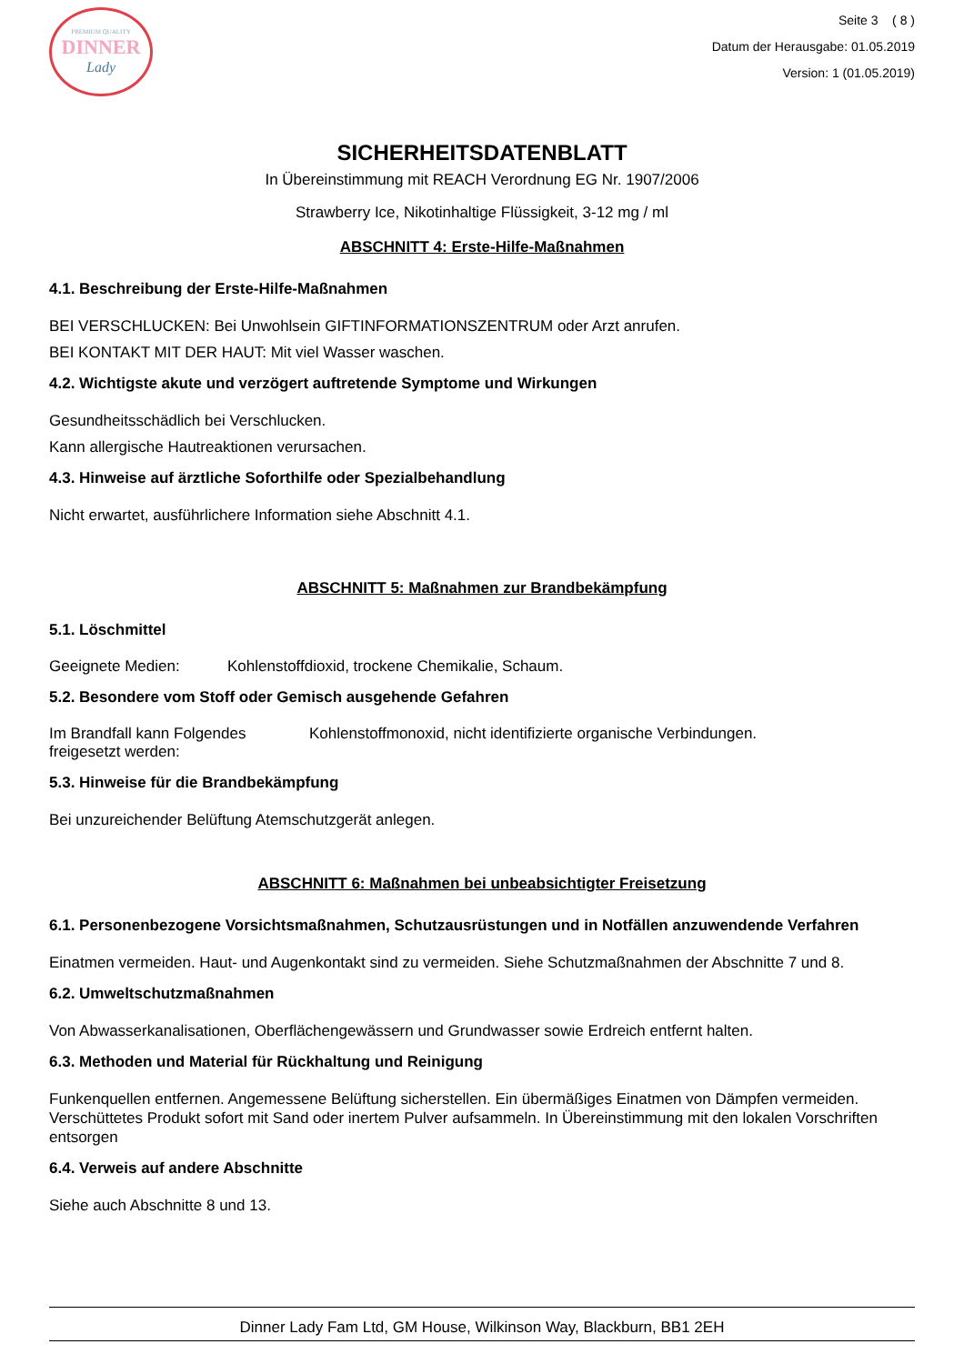PREMIUM QUALITY
DINNER
Lady
Seite 3 ( 8 )
Datum der Herausgabe: 01.05.2019
Version: 1 (01.05.2019)
SICHERHEITSDATENBLATT
In Übereinstimmung mit REACH Verordnung EG Nr. 1907/2006
Strawberry Ice, Nikotinhaltige Flüssigkeit, 3-12 mg / ml
ABSCHNITT 4: Erste-Hilfe-Maßnahmen
4.1. Beschreibung der Erste-Hilfe-Maßnahmen
BEI VERSCHLUCKEN: Bei Unwohlsein GIFTINFORMATIONSZENTRUM oder Arzt anrufen.
BEI KONTAKT MIT DER HAUT: Mit viel Wasser waschen.
4.2. Wichtigste akute und verzögert auftretende Symptome und Wirkungen
Gesundheitsschädlich bei Verschlucken.
Kann allergische Hautreaktionen verursachen.
4.3. Hinweise auf ärztliche Soforthilfe oder Spezialbehandlung
Nicht erwartet, ausführlichere Information siehe Abschnitt 4.1.
ABSCHNITT 5: Maßnahmen zur Brandbekämpfung
5.1. Löschmittel
Geeignete Medien: Kohlenstoffdioxid, trockene Chemikalie, Schaum.
5.2. Besondere vom Stoff oder Gemisch ausgehende Gefahren
Im Brandfall kann Folgendes freigesetzt werden: Kohlenstoffmonoxid, nicht identifizierte organische Verbindungen.
5.3. Hinweise für die Brandbekämpfung
Bei unzureichender Belüftung Atemschutzgerät anlegen.
ABSCHNITT 6: Maßnahmen bei unbeabsichtigter Freisetzung
6.1. Personenbezogene Vorsichtsmaßnahmen, Schutzausrüstungen und in Notfällen anzuwendende Verfahren
Einatmen vermeiden. Haut- und Augenkontakt sind zu vermeiden. Siehe Schutzmaßnahmen der Abschnitte 7 und 8.
6.2. Umweltschutzmaßnahmen
Von Abwasserkanalisationen, Oberflächengewässern und Grundwasser sowie Erdreich entfernt halten.
6.3. Methoden und Material für Rückhaltung und Reinigung
Funkenquellen entfernen. Angemessene Belüftung sicherstellen. Ein übermäßiges Einatmen von Dämpfen vermeiden. Verschüttetes Produkt sofort mit Sand oder inertem Pulver aufsammeln. In Übereinstimmung mit den lokalen Vorschriften entsorgen
6.4. Verweis auf andere Abschnitte
Siehe auch Abschnitte 8 und 13.
Dinner Lady Fam Ltd, GM House, Wilkinson Way, Blackburn, BB1 2EH